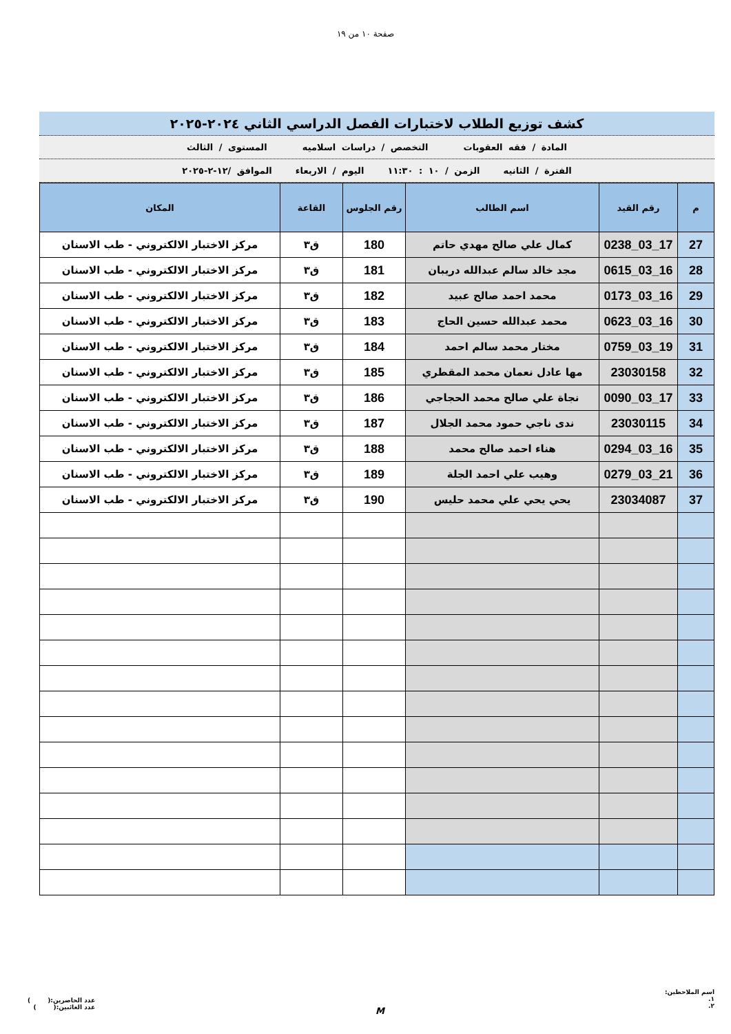صفحة ١٠ من ١٩
كشف توزيع الطلاب لاختبارات الفصل الدراسي الثاني ٢٠٢٤-٢٠٢٥
المادة / فقه العقوبات التخصص / دراسات اسلاميه المستوى / الثالث
الفترة / الثانيه الزمن / ١٠ : ١١:٣٠ اليوم / الاربعاء الموافق /١٢-٢-٢٠٢٥
| م | رقم القيد | اسم الطالب | رقم الجلوس | القاعة | المكان |
| --- | --- | --- | --- | --- | --- |
| 27 | 17_03_0238 | كمال علي صالح مهدي حاتم | 180 | ق٣ | مركز الاختبار الالكتروني - طب الاسنان |
| 28 | 16_03_0615 | مجد خالد سالم عبدالله دريبان | 181 | ق٣ | مركز الاختبار الالكتروني - طب الاسنان |
| 29 | 16_03_0173 | محمد احمد صالح عبيد | 182 | ق٣ | مركز الاختبار الالكتروني - طب الاسنان |
| 30 | 16_03_0623 | محمد عبدالله حسين الحاج | 183 | ق٣ | مركز الاختبار الالكتروني - طب الاسنان |
| 31 | 19_03_0759 | مختار محمد سالم احمد | 184 | ق٣ | مركز الاختبار الالكتروني - طب الاسنان |
| 32 | 23030158 | مها عادل نعمان محمد المقطري | 185 | ق٣ | مركز الاختبار الالكتروني - طب الاسنان |
| 33 | 17_03_0090 | نجاة علي صالح محمد الحجاجي | 186 | ق٣ | مركز الاختبار الالكتروني - طب الاسنان |
| 34 | 23030115 | ندى ناجي حمود محمد الجلال | 187 | ق٣ | مركز الاختبار الالكتروني - طب الاسنان |
| 35 | 16_03_0294 | هناء احمد صالح محمد | 188 | ق٣ | مركز الاختبار الالكتروني - طب الاسنان |
| 36 | 21_03_0279 | وهيب علي احمد الجلة | 189 | ق٣ | مركز الاختبار الالكتروني - طب الاسنان |
| 37 | 23034087 | يحي يحي علي محمد حليس | 190 | ق٣ | مركز الاختبار الالكتروني - طب الاسنان |
اسم الملاحظين:
١.
٢.
M
عدد الحاضرين:( )
عدد الغائبين:( )